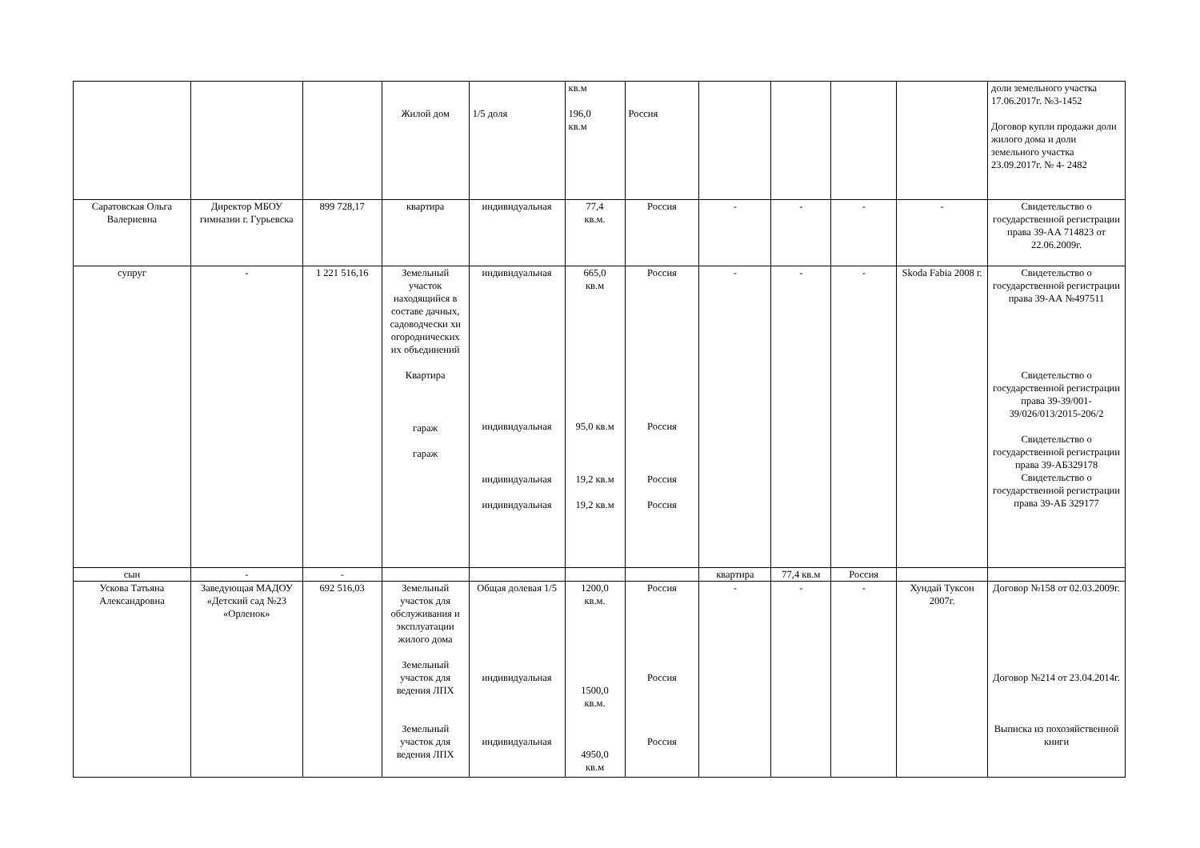| | | | Жилой дом | 1/5 доля | кв.м 196,0 кв.м | Россия | | | | | доли земельного участка 17.06.2017г. №3-1452 Договор купли продажи доли жилого дома и доли земельного участка 23.09.2017г. № 4- 2482 |
| Саратовская Ольга Валериевна | Директор МБОУ гимназии г. Гурьевска | 899 728,17 | квартира | индивидуальная | 77,4 кв.м. | Россия | - | - | - | - | Свидетельство о государственной регистрации права 39-АА 714823 от 22.06.2009г. |
| супруг | - | 1 221 516,16 | Земельный участок находящийся в составе дачных, садоводчески хи огороднических их объединений Квартира гараж гараж | индивидуальная индивидуальная индивидуальная индивидуальная | 665,0 кв.м 95,0 кв.м 19,2 кв.м 19,2 кв.м | Россия Россия Россия Россия | - | - | - | Skoda Fabia 2008 г. | Свидетельство о государственной регистрации права 39-АА №497511 Свидетельство о государственной регистрации права 39-39/001-39/026/013/2015-206/2 Свидетельство о государственной регистрации права 39-АБ329178 Свидетельство о государственной регистрации права 39-АБ 329177 |
| сын | - | - | | | | | квартира | 77,4 кв.м | Россия | | |
| Ускова Татьяна Александровна | Заведующая МАДОУ «Детский сад №23 «Орленок» | 692 516,03 | Земельный участок для обслуживания и эксплуатации жилого дома Земельный участок для ведения ЛПХ Земельный участок для ведения ЛПХ | Общая долевая 1/5 индивидуальная индивидуальная | 1200,0 кв.м. 1500,0 кв.м. 4950,0 кв.м | Россия Россия Россия | - | - | - | Хундай Туксон 2007г. | Договор №158 от 02.03.2009г. Договор №214 от 23.04.2014г. Выписка из похозяйственной книги |